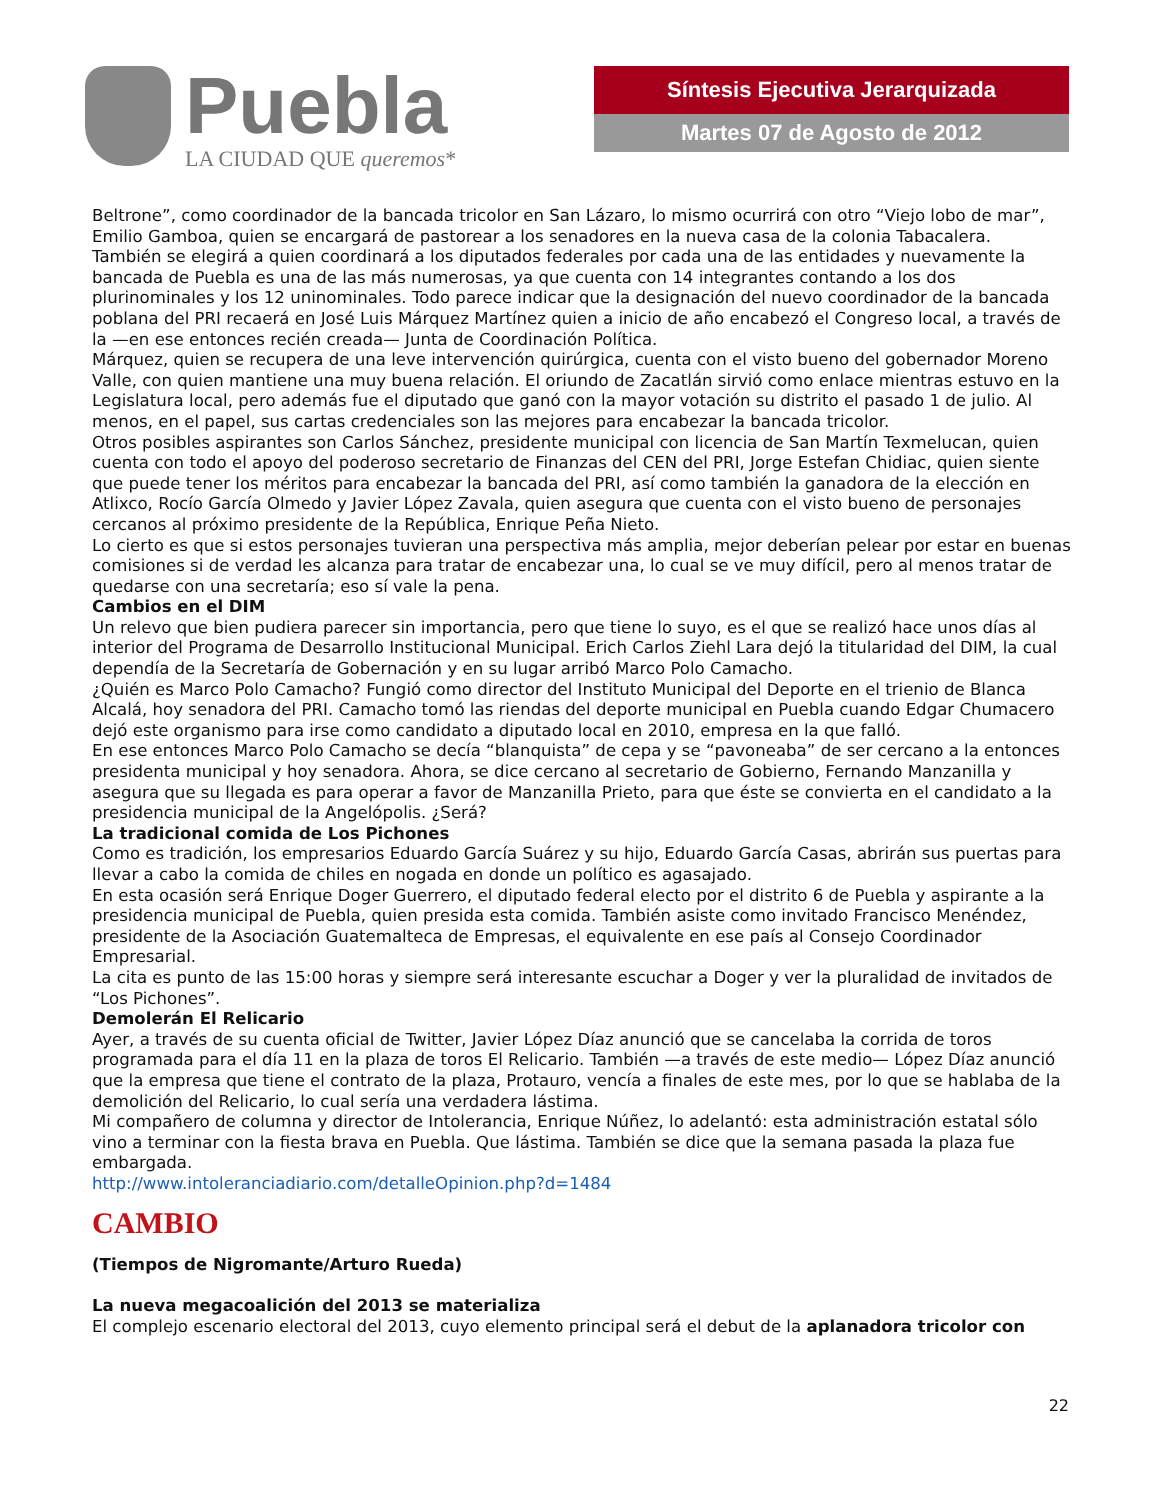Puebla
LA CIUDAD QUE queremos*
Síntesis Ejecutiva Jerarquizada
Martes 07 de Agosto de 2012
Beltrone”, como coordinador de la bancada tricolor en San Lázaro, lo mismo ocurrirá con otro “Viejo lobo de mar”, Emilio Gamboa, quien se encargará de pastorear a los senadores en la nueva casa de la colonia Tabacalera.
También se elegirá a quien coordinará a los diputados federales por cada una de las entidades y nuevamente la bancada de Puebla es una de las más numerosas, ya que cuenta con 14 integrantes contando a los dos plurinominales y los 12 uninominales. Todo parece indicar que la designación del nuevo coordinador de la bancada poblana del PRI recaerá en José Luis Márquez Martínez quien a inicio de año encabezó el Congreso local, a través de la —en ese entonces recién creada— Junta de Coordinación Política.
Márquez, quien se recupera de una leve intervención quirúrgica, cuenta con el visto bueno del gobernador Moreno Valle, con quien mantiene una muy buena relación. El oriundo de Zacatlán sirvió como enlace mientras estuvo en la Legislatura local, pero además fue el diputado que ganó con la mayor votación su distrito el pasado 1 de julio. Al menos, en el papel, sus cartas credenciales son las mejores para encabezar la bancada tricolor.
Otros posibles aspirantes son Carlos Sánchez, presidente municipal con licencia de San Martín Texmelucan, quien cuenta con todo el apoyo del poderoso secretario de Finanzas del CEN del PRI, Jorge Estefan Chidiac, quien siente que puede tener los méritos para encabezar la bancada del PRI, así como también la ganadora de la elección en Atlixco, Rocío García Olmedo y Javier López Zavala, quien asegura que cuenta con el visto bueno de personajes cercanos al próximo presidente de la República, Enrique Peña Nieto.
Lo cierto es que si estos personajes tuvieran una perspectiva más amplia, mejor deberían pelear por estar en buenas comisiones si de verdad les alcanza para tratar de encabezar una, lo cual se ve muy difícil, pero al menos tratar de quedarse con una secretaría; eso sí vale la pena.
Cambios en el DIM
Un relevo que bien pudiera parecer sin importancia, pero que tiene lo suyo, es el que se realizó hace unos días al interior del Programa de Desarrollo Institucional Municipal. Erich Carlos Ziehl Lara dejó la titularidad del DIM, la cual dependía de la Secretaría de Gobernación y en su lugar arribó Marco Polo Camacho.
¿Quién es Marco Polo Camacho? Fungió como director del Instituto Municipal del Deporte en el trienio de Blanca Alcalá, hoy senadora del PRI. Camacho tomó las riendas del deporte municipal en Puebla cuando Edgar Chumacero dejó este organismo para irse como candidato a diputado local en 2010, empresa en la que falló.
En ese entonces Marco Polo Camacho se decía “blanquista” de cepa y se “pavoneaba” de ser cercano a la entonces presidenta municipal y hoy senadora. Ahora, se dice cercano al secretario de Gobierno, Fernando Manzanilla y asegura que su llegada es para operar a favor de Manzanilla Prieto, para que éste se convierta en el candidato a la presidencia municipal de la Angelópolis. ¿Será?
La tradicional comida de Los Pichones
Como es tradición, los empresarios Eduardo García Suárez y su hijo, Eduardo García Casas, abrirán sus puertas para llevar a cabo la comida de chiles en nogada en donde un político es agasajado.
En esta ocasión será Enrique Doger Guerrero, el diputado federal electo por el distrito 6 de Puebla y aspirante a la presidencia municipal de Puebla, quien presida esta comida. También asiste como invitado Francisco Menéndez, presidente de la Asociación Guatemalteca de Empresas, el equivalente en ese país al Consejo Coordinador Empresarial.
La cita es punto de las 15:00 horas y siempre será interesante escuchar a Doger y ver la pluralidad de invitados de “Los Pichones”.
Demolerán El Relicario
Ayer, a través de su cuenta oficial de Twitter, Javier López Díaz anunció que se cancelaba la corrida de toros programada para el día 11 en la plaza de toros El Relicario. También —a través de este medio— López Díaz anunció que la empresa que tiene el contrato de la plaza, Protauro, vencía a finales de este mes, por lo que se hablaba de la demolición del Relicario, lo cual sería una verdadera lástima.
Mi compañero de columna y director de Intolerancia, Enrique Núñez, lo adelantó: esta administración estatal sólo vino a terminar con la fiesta brava en Puebla. Que lástima. También se dice que la semana pasada la plaza fue embargada.
http://www.intoleranciadiario.com/detalleOpinion.php?d=1484
CAMBIO
(Tiempos de Nigromante/Arturo Rueda)
La nueva megacoalición del 2013 se materializa
El complejo escenario electoral del 2013, cuyo elemento principal será el debut de la aplanadora tricolor con
22